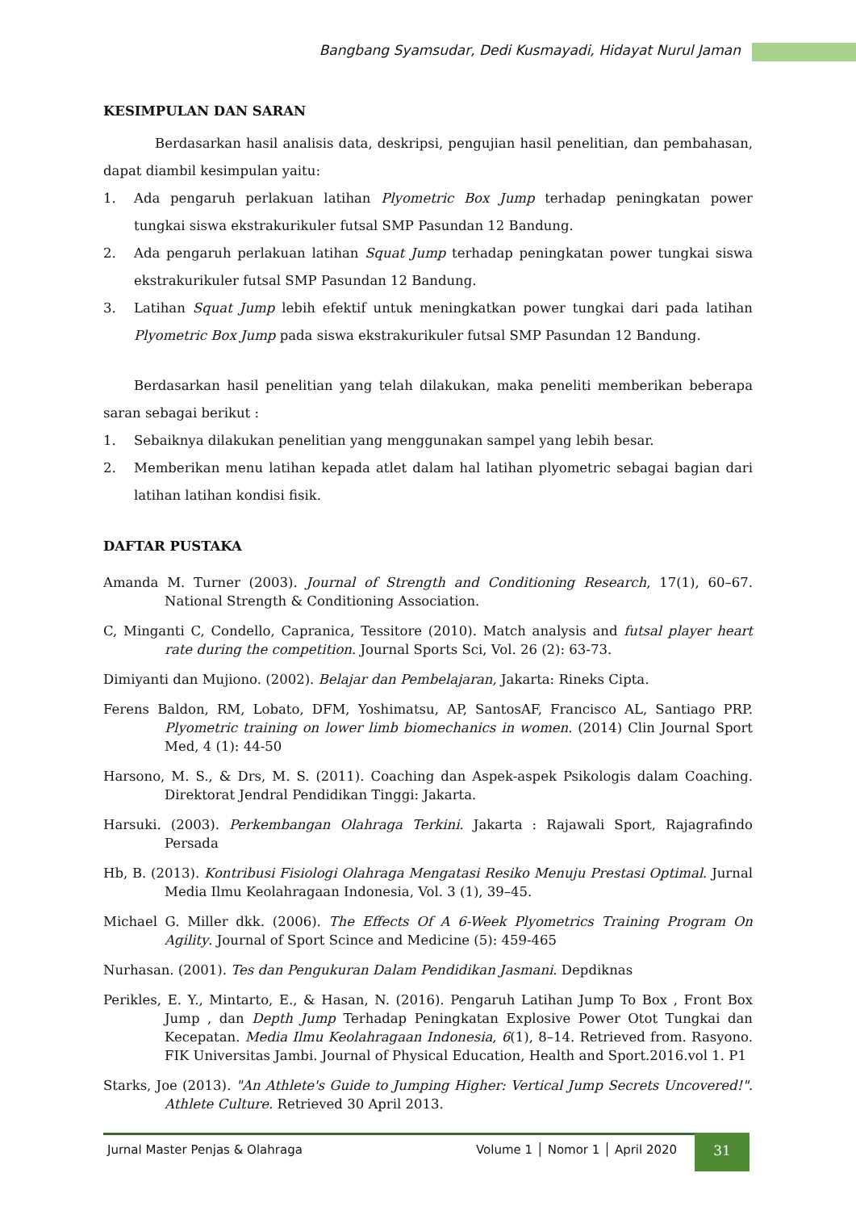Bangbang Syamsudar, Dedi Kusmayadi, Hidayat Nurul Jaman
KESIMPULAN DAN SARAN
Berdasarkan hasil analisis data, deskripsi, pengujian hasil penelitian, dan pembahasan, dapat diambil kesimpulan yaitu:
1. Ada pengaruh perlakuan latihan Plyometric Box Jump terhadap peningkatan power tungkai siswa ekstrakurikuler futsal SMP Pasundan 12 Bandung.
2. Ada pengaruh perlakuan latihan Squat Jump terhadap peningkatan power tungkai siswa ekstrakurikuler futsal SMP Pasundan 12 Bandung.
3. Latihan Squat Jump lebih efektif untuk meningkatkan power tungkai dari pada latihan Plyometric Box Jump pada siswa ekstrakurikuler futsal SMP Pasundan 12 Bandung.
Berdasarkan hasil penelitian yang telah dilakukan, maka peneliti memberikan beberapa saran sebagai berikut :
1. Sebaiknya dilakukan penelitian yang menggunakan sampel yang lebih besar.
2. Memberikan menu latihan kepada atlet dalam hal latihan plyometric sebagai bagian dari latihan latihan kondisi fisik.
DAFTAR PUSTAKA
Amanda M. Turner (2003). Journal of Strength and Conditioning Research, 17(1), 60–67. National Strength & Conditioning Association.
C, Minganti C, Condello, Capranica, Tessitore (2010). Match analysis and futsal player heart rate during the competition. Journal Sports Sci, Vol. 26 (2): 63-73.
Dimiyanti dan Mujiono. (2002). Belajar dan Pembelajaran, Jakarta: Rineks Cipta.
Ferens Baldon, RM, Lobato, DFM, Yoshimatsu, AP, SantosAF, Francisco AL, Santiago PRP. Plyometric training on lower limb biomechanics in women. (2014) Clin Journal Sport Med, 4 (1): 44-50
Harsono, M. S., & Drs, M. S. (2011). Coaching dan Aspek-aspek Psikologis dalam Coaching. Direktorat Jendral Pendidikan Tinggi: Jakarta.
Harsuki. (2003). Perkembangan Olahraga Terkini. Jakarta : Rajawali Sport, Rajagrafindo Persada
Hb, B. (2013). Kontribusi Fisiologi Olahraga Mengatasi Resiko Menuju Prestasi Optimal. Jurnal Media Ilmu Keolahragaan Indonesia, Vol. 3 (1), 39–45.
Michael G. Miller dkk. (2006). The Effects Of A 6-Week Plyometrics Training Program On Agility. Journal of Sport Scince and Medicine (5): 459-465
Nurhasan. (2001). Tes dan Pengukuran Dalam Pendidikan Jasmani. Depdiknas
Perikles, E. Y., Mintarto, E., & Hasan, N. (2016). Pengaruh Latihan Jump To Box , Front Box Jump , dan Depth Jump Terhadap Peningkatan Explosive Power Otot Tungkai dan Kecepatan. Media Ilmu Keolahragaan Indonesia, 6(1), 8–14. Retrieved from. Rasyono. FIK Universitas Jambi. Journal of Physical Education, Health and Sport.2016.vol 1. P1
Starks, Joe (2013). "An Athlete's Guide to Jumping Higher: Vertical Jump Secrets Uncovered!". Athlete Culture. Retrieved 30 April 2013.
Jurnal Master Penjas & Olahraga
Volume 1 │ Nomor 1 │ April 2020
31